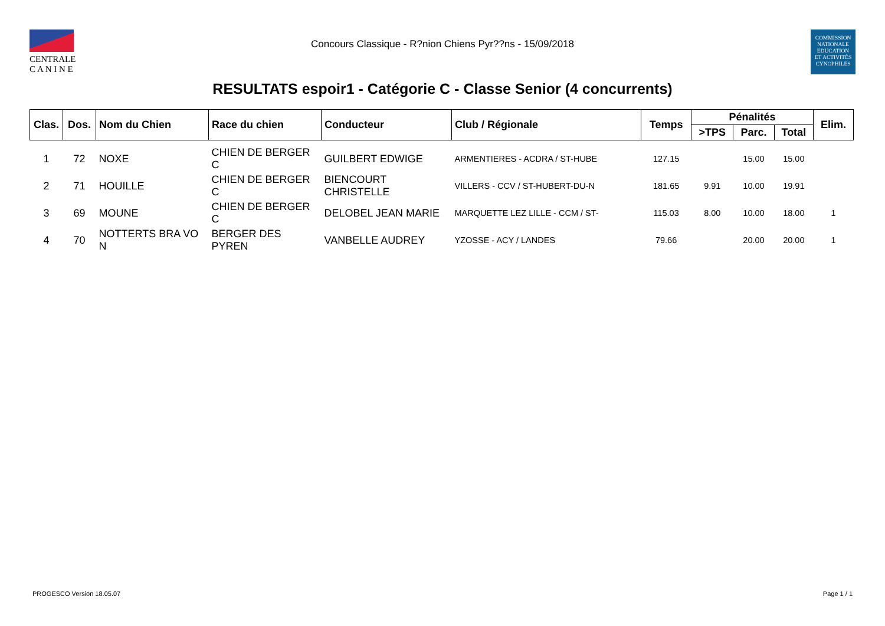CENTRALE
C A N I N E
Concours Classique - R?nion Chiens Pyr??ns - 15/09/2018
COMMISSION
NATIONALE
EDUCATION
ET ACTIVITÉS
CYNOPHILES
RESULTATS espoir1 - Catégorie C - Classe Senior (4 concurrents)
| Clas. | Dos. | Nom du Chien | Race du chien | Conducteur | Club / Régionale | Temps | Pénalités | | | Elim. |
| --- | --- | --- | --- | --- | --- | --- | --- | --- | --- | --- |
| | | | | | | | >TPS | Parc. | Total | |
| 1 | 72 | NOXE | CHIEN DE BERGER C | GUILBERT EDWIGE | ARMENTIERES - ACDRA / ST-HUBE | 127.15 | | 15.00 | 15.00 | |
| 2 | 71 | HOUILLE | CHIEN DE BERGER C | BIENCOURT CHRISTELLE | VILLERS - CCV / ST-HUBERT-DU-N | 181.65 | 9.91 | 10.00 | 19.91 | |
| 3 | 69 | MOUNE | CHIEN DE BERGER C | DELOBEL JEAN MARIE | MARQUETTE LEZ LILLE - CCM / ST- | 115.03 | 8.00 | 10.00 | 18.00 | 1 |
| 4 | 70 | NOTTERTS BRA VO N | BERGER DES PYREN | VANBELLE AUDREY | YZOSSE - ACY / LANDES | 79.66 | | 20.00 | 20.00 | 1 |
PROGESCO Version 18.05.07 Page 1 / 1